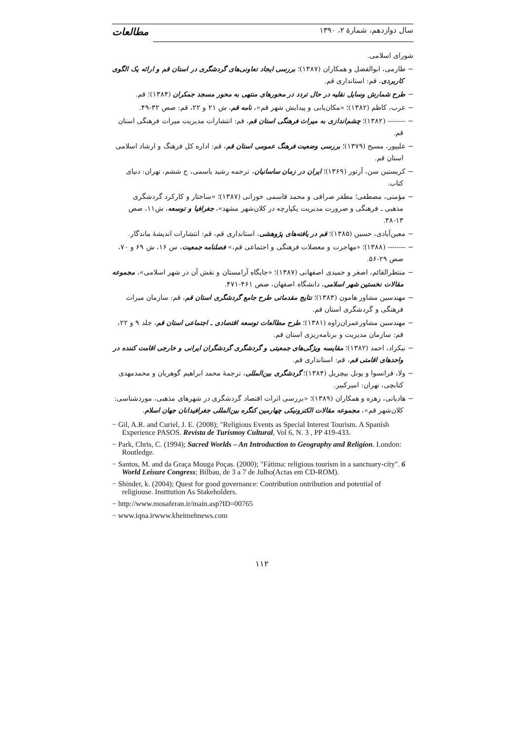سال دوازدهم، شمارهٔ ۲، ۱۳۹۰ مطالعات
شورای اسلامی.
− طارمی، ابوالفضل و همکاران (۱۳۸۷)؛ بررسی ایجاد تعاونی‌های گردشگری در استان قم و ارائه یک الگوی کاربردی، قم: استانداری قم.
− طرح شمارش وسایل نقلیه در حال تردد در محورهای منتهی به محور مسجد جمکران (۱۳۸۴)؛ قم.
− عرب، کاظم (۱۳۸۲)؛ «مکان‌یابی و پیدایش شهر قم»، نامه قم، ش ۲۱ و ۲۲، قم: صص ۳۲-۴۹.
− -------- (۱۳۸۲)؛ چشم‌اندازی به میراث فرهنگی استان قم، قم: انتشارات مدیریت میراث فرهنگی استان قم.
− علیپور، مسیح (۱۳۷۹)؛ بررسی وضعیت فرهنگ عمومی استان قم، قم: اداره کل فرهنگ و ارشاد اسلامی استان قم.
− کریستین سن، آرتور (۱۳۶۹)؛ ایران در زمان ساسانیان، ترجمه رشید یاسمی، ج ششم، تهران: دنیای کتاب.
− مؤمنی، مصطفی؛ مظفر صرافی و محمد قاسمی خوزانی (۱۳۸۷)؛ «ساختار و کارکرد گردشگری مذهبی ـ فرهنگی و ضرورت مدیریت یکپارچه در کلان‌شهر مشهد»، جغرافیا و توسعه، ش۱۱، صص ۱۳-۳۸.
− معین‌آبادی، حسین (۱۳۸۵)؛ قم در یافته‌های پژوهشی، استانداری قم، قم: انتشارات اندیشهٔ ماندگار.
− -------- (۱۳۸۸)؛ «مهاجرت و معضلات فرهنگی و اجتماعی قم،» فصلنامه جمعیت، س ۱۶، ش ۶۹ و ۷۰، صص ۲۹-۵۶.
− منتظرالقائم، اصغر و حمیدی اصفهانی (۱۳۸۷)؛ «جایگاه آرامستان و نقش آن در شهر اسلامی»، مجموعه مقالات نخستین شهر اسلامی، دانشگاه اصفهان، صص ۴۶۱-۴۷۱.
− مهندسین مشاور هامون (۱۳۸۳)؛ نتایج مقدماتی طرح جامع گردشگری استان قم، قم: سازمان میراث فرهنگی و گردشگری استان قم.
− مهندسین مشاورعمران‌زاوه (۱۳۸۱)؛ طرح مطالعات توسعه اقتصادی ـ اجتماعی استان قم، جلد ۹ و ۲۲، قم: سازمان مدیریت و برنامه‌ریزی استان قم.
− نیکزاد، احمد (۱۳۸۲)؛ مقایسه ویژگی‌های جمعیتی و گردشگری گردشگران ایرانی و خارجی اقامت کننده در واحدهای اقامتی قم، قم: استانداری قم.
− ولا، فرانسوا و یونل بیچریل (۱۳۸۴)؛ گردشگری بین‌المللی، ترجمهٔ محمد ابراهیم گوهریان و محمدمهدی کتابچی، تهران: امیرکبیر.
− هادیانی، زهره و همکاران (۱۳۸۹)؛ «بررسی اثرات اقتصاد گردشگری در شهرهای مذهبی، موردشناسی: کلان‌شهر قم»، مجموعه مقالات الکترونیکی چهارمین کنگره بین‌المللی جغرافیدانان جهان اسلام.
− Gil, A.R. and Curiel, J. E. (2008); "Religious Events as Special Interest Tourism. A Spanish Experience PASOS. Revista de Turismoy Cultural, Vol 6, N. 3 , PP 419-433.
− Park, Chris, C. (1994); Sacred Worlds – An Introduction to Geography and Religion. London: Routledge.
− Santos, M. and da Graça Mouga Poças. (2000); "Fátima: religious tourism in a sanctuary-city". 6 World Leisure Congress; Bilbau, de 3 a 7 de Julho(Actas em CD-ROM).
− Shinder, k. (2004); Quest for good governance: Contribution ontribution and potential of religiouse. Instttution As Stakeholders.
− http://www.mosaferan.ir/main.asp?ID=00765
− www.iqna.irwww.kheimehnews.com
۱۱۲